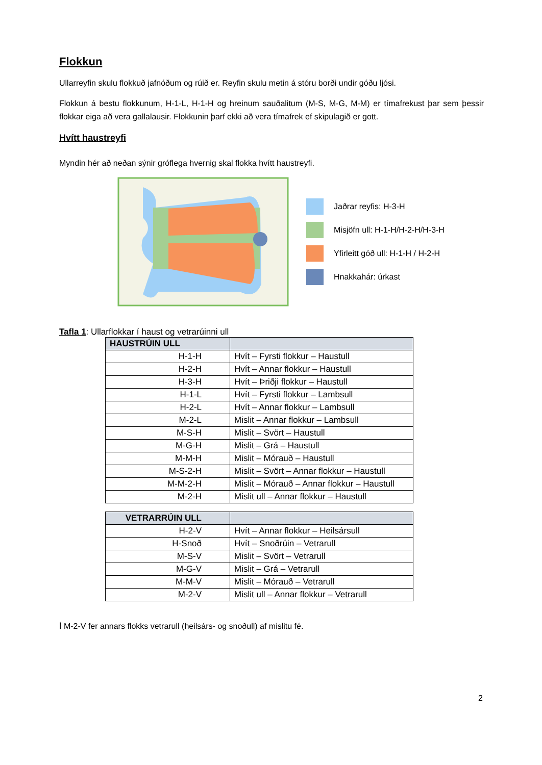Flokkun
Ullarreyfin skulu flokkuð jafnóðum og rúið er. Reyfin skulu metin á stóru borði undir góðu ljósi.
Flokkun á bestu flokkunum, H-1-L, H-1-H og hreinum sauðalitum (M-S, M-G, M-M) er tímafrekust þar sem þessir flokkar eiga að vera gallalausir. Flokkunin þarf ekki að vera tímafrek ef skipulagið er gott.
Hvítt haustreyfi
Myndin hér að neðan sýnir gróflega hvernig skal flokka hvítt haustreyfi.
Jaðrar reyfis: H-3-H
Misjöfn ull: H-1-H/H-2-H/H-3-H
Yfirleitt góð ull: H-1-H / H-2-H
Hnakkahár: úrkast
Tafla 1: Ullarflokkar í haust og vetrarúinni ull
| HAUSTRÚIN ULL | |
| --- | --- |
| H-1-H | Hvít – Fyrsti flokkur – Haustull |
| H-2-H | Hvít – Annar flokkur – Haustull |
| H-3-H | Hvít – Þriðji flokkur – Haustull |
| H-1-L | Hvít – Fyrsti flokkur – Lambsull |
| H-2-L | Hvít – Annar flokkur – Lambsull |
| M-2-L | Mislit – Annar flokkur – Lambsull |
| M-S-H | Mislit – Svört – Haustull |
| M-G-H | Mislit – Grá – Haustull |
| M-M-H | Mislit – Mórauð – Haustull |
| M-S-2-H | Mislit – Svört – Annar flokkur – Haustull |
| M-M-2-H | Mislit – Mórauð – Annar flokkur – Haustull |
| M-2-H | Mislit ull – Annar flokkur – Haustull |
| VETRARRÚIN ULL | |
| --- | --- |
| H-2-V | Hvít – Annar flokkur – Heilsársull |
| H-Snoð | Hvít – Snoðrúin – Vetrarull |
| M-S-V | Mislit – Svört – Vetrarull |
| M-G-V | Mislit – Grá – Vetrarull |
| M-M-V | Mislit – Mórauð – Vetrarull |
| M-2-V | Mislit ull – Annar flokkur – Vetrarull |
Í M-2-V fer annars flokks vetrarull (heilsárs- og snoðull) af mislitu fé.
2